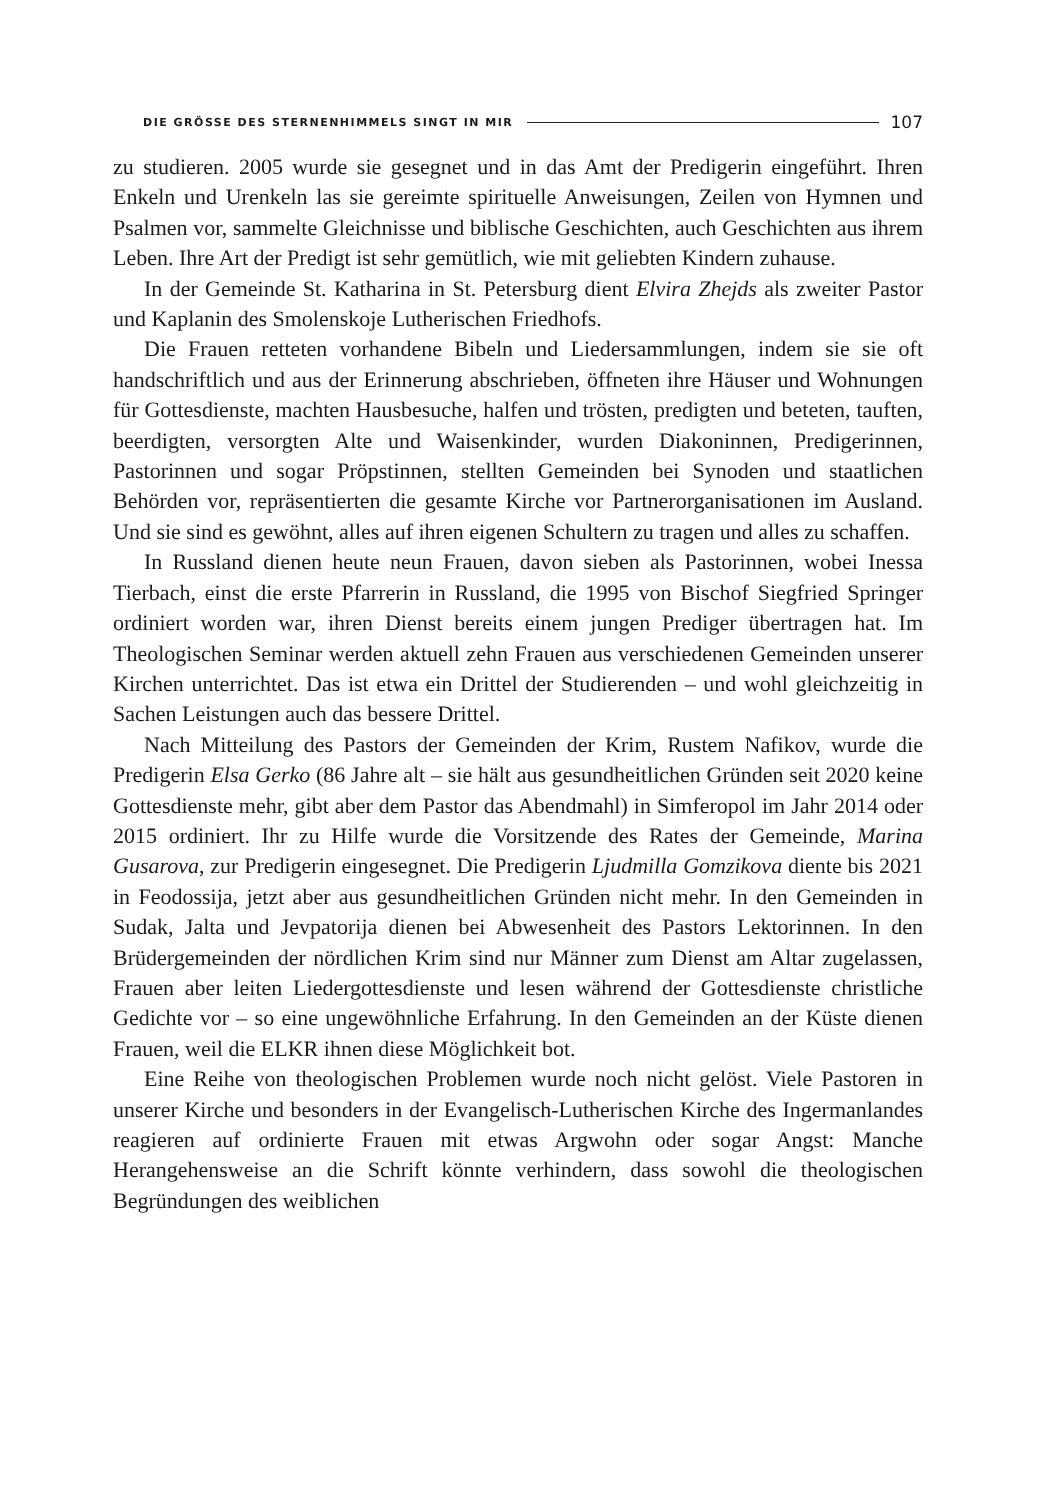DIE GRÖSSE DES STERNENHIMMELS SINGT IN MIR 107
zu studieren. 2005 wurde sie gesegnet und in das Amt der Predigerin einge­führt. Ihren Enkeln und Urenkeln las sie gereimte spirituelle Anweisungen, Zeilen von Hymnen und Psalmen vor, sammelte Gleichnisse und biblische Geschichten, auch Geschichten aus ihrem Leben. Ihre Art der Predigt ist sehr gemütlich, wie mit geliebten Kindern zuhause.
In der Gemeinde St. Katharina in St. Petersburg dient Elvira Zhejds als zweiter Pastor und Kaplanin des Smolenskoje Lutherischen Friedhofs.
Die Frauen retteten vorhandene Bibeln und Liedersammlungen, indem sie sie oft handschriftlich und aus der Erinnerung abschrieben, öffneten ihre Häuser und Wohnungen für Gottesdienste, machten Hausbesuche, halfen und trösten, predigten und beteten, tauften, beerdigten, versorgten Alte und Waisen­kinder, wurden Diakoninnen, Predigerinnen, Pastorinnen und sogar Pröpstin­nen, stellten Gemeinden bei Synoden und staatlichen Behörden vor, repräsen­tierten die gesamte Kirche vor Partnerorganisationen im Ausland. Und sie sind es gewöhnt, alles auf ihren eigenen Schultern zu tragen und alles zu schaffen.
In Russland dienen heute neun Frauen, davon sieben als Pastorinnen, wobei Inessa Tierbach, einst die erste Pfarrerin in Russland, die 1995 von Bischof Siegfried Springer ordiniert worden war, ihren Dienst bereits ei­nem jungen Prediger übertragen hat. Im Theologischen Seminar werden ak­tuell zehn Frauen aus verschiedenen Gemeinden unserer Kirchen unterrichtet. Das ist etwa ein Drittel der Studierenden – und wohl gleichzeitig in Sachen Leistungen auch das bessere Drittel.
Nach Mitteilung des Pastors der Gemeinden der Krim, Rustem Nafikov, wurde die Predigerin Elsa Gerko (86 Jahre alt – sie hält aus gesundheit­lichen Gründen seit 2020 keine Gottesdienste mehr, gibt aber dem Pastor das Abendmahl) in Simferopol im Jahr 2014 oder 2015 ordiniert. Ihr zu Hilfe wurde die Vorsitzende des Rates der Gemeinde, Marina Gusarova, zur Predigerin eingesegnet. Die Predigerin Ljudmilla Gomzikova diente bis 2021 in Feodossija, jetzt aber aus gesundheitlichen Gründen nicht mehr. In den Gemeinden in Sudak, Jalta und Jevpatorija dienen bei Abwesenheit des Pastors Lektorinnen. In den Brüdergemeinden der nördlichen Krim sind nur Männer zum Dienst am Altar zugelassen, Frauen aber leiten Liedergottesdienste und lesen während der Gottesdienste christliche Gedichte vor – so eine unge­wöhnliche Erfahrung. In den Gemeinden an der Küste dienen Frauen, weil die ELKR ihnen diese Möglichkeit bot.
Eine Reihe von theologischen Problemen wurde noch nicht gelöst. Viele Pastoren in unserer Kirche und besonders in der Evangelisch-Lutherischen Kirche des Ingermanlandes reagieren auf ordinierte Frauen mit etwas Arg­wohn oder sogar Angst: Manche Herangehensweise an die Schrift könnte verhindern, dass sowohl die theologischen Begründungen des weiblichen